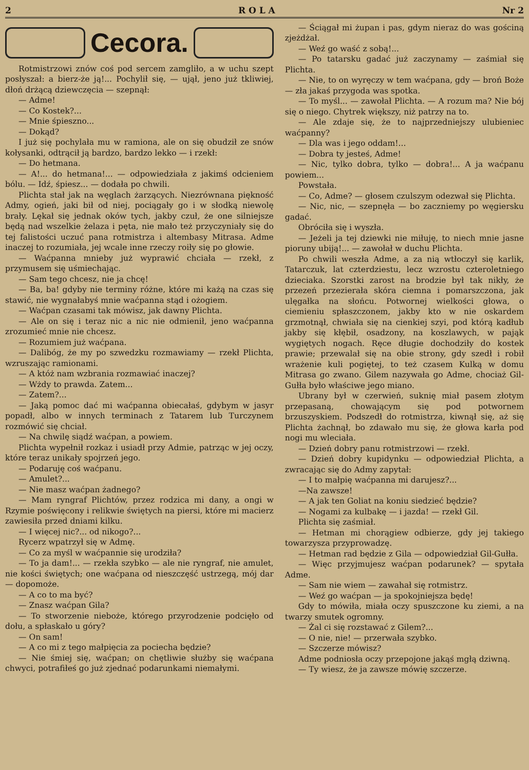2 R O L A Nr 2
Cecora.
Rotmistrzowi znów coś pod sercem zamgliło, a w uchu szept posłyszał: a bierz-że ją!... Pochylił się, — ujął, jeno już tkliwiej, dłoń drżącą dziewczęcia — szepnął:
— Adme!
— Co Kostek?...
— Mnie śpieszno...
— Dokąd?
I już się pochylała mu w ramiona, ale on się obudził ze snów kołysanki, odtrącił ją bardzo, bardzo lekko — i rzekł:
— Do hetmana.
— A!... do hetmana!... — odpowiedziała z jakimś odcieniem bólu. — Idź, śpiesz... — dodała po chwili.
Plichta stał jak na węglach żarzących. Niezrównana piękność Admy, ogień, jaki bił od niej, pociągały go i w słodką niewolę brały. Lękał się jednak oków tych, jakby czuł, że one silniejsze będą nad wszelkie żelaza i pęta, nie mało też przyczyniały się do tej falistości uczuć pana rotmistrza i altembasy Mitrasa. Adme inaczej to rozumiała, jej wcale inne rzeczy roiły się po głowie.
— Waćpanna mnieby już wyprawić chciała — rzekł, z przymusem się uśmiechając.
— Sam tego chcesz, nie ja chcę!
— Ba, ba! gdyby nie terminy różne, które mi każą na czas się stawić, nie wygnałabyś mnie waćpanna stąd i ożogiem.
— Waćpan czasami tak mówisz, jak dawny Plichta.
— Ale on się i teraz nic a nic nie odmienił, jeno waćpanna zrozumieć mnie nie chcesz.
— Rozumiem już waćpana.
— Dalibóg, że my po szwedzku rozmawiamy — rzekł Plichta, wzruszając ramionami.
— A któż nam wzbrania rozmawiać inaczej?
— Wżdy to prawda. Zatem...
— Zatem?...
— Jaką pomoc dać mi waćpanna obiecałaś, gdybym w jasyr popadł, albo w innych terminach z Tatarem lub Turczynem rozmówić się chciał.
— Na chwilę siądź waćpan, a powiem.
Plichta wypełnił rozkaz i usiadł przy Admie, patrząc w jej oczy, które teraz unikały spojrzeń jego.
— Podaruję coś waćpanu.
— Amulet?...
— Nie masz waćpan żadnego?
— Mam ryngraf Plichtów, przez rodzica mi dany, a ongi w Rzymie poświęcony i relikwie świętych na piersi, które mi macierz zawiesiła przed dniami kilku.
— I więcej nic?... od nikogo?...
Rycerz wpatrzył się w Admę.
— Co za myśl w waćpannie się urodziła?
— To ja dam!... — rzekła szybko — ale nie ryngraf, nie amulet, nie kości świętych; one waćpana od nieszczęść ustrzegą, mój dar — dopomoże.
— A co to ma być?
— Znasz waćpan Gila?
— To stworzenie nieboże, którego przyrodzenie podcięło od dołu, a spłaskało u góry?
— On sam!
— A co mi z tego małpięcia za pociecha będzie?
— Nie śmiej się, waćpan; on chętliwie służby się waćpana chwyci, potrafiłeś go już zjednać podarunkami niemałymi.
— Ściągał mi żupan i pas, gdym nieraz do was gościną zjeżdżał.
— Weź go waść z sobą!...
— Po tatarsku gadać już zaczynamy — zaśmiał się Plichta.
— Nie, to on wyręczy w tem waćpana, gdy — broń Boże — zła jakaś przygoda was spotka.
— To myśl... — zawołał Plichta. — A rozum ma? Nie bój się o niego. Chytrek większy, niż patrzy na to.
— Ale zdaje się, że to najprzedniejszy ulubieniec waćpanny?
— Dla was i jego oddam!...
— Dobra ty jesteś, Adme!
— Nic, tylko dobra, tylko — dobra!... A ja waćpanu powiem...
Powstała.
— Co, Adme? — głosem czulszym odezwał się Plichta.
— Nic, nic, — szepnęła — bo zaczniemy po węgiersku gadać.
Obróciła się i wyszła.
— Jeżeli ja tej dziewki nie miłuję, to niech mnie jasne pioruny ubiją!... — zawołał w duchu Plichta.
Po chwili weszła Adme, a za nią wtłoczył się karlik, Tatarczuk, lat czterdziestu, lecz wzrostu czteroletniego dzieciaka. Szorstki zarost na brodzie był tak nikły, że przezeń przezierała skóra ciemna i pomarszczona, jak ulęgałka na słońcu. Potwornej wielkości głowa, o ciemieniu spłaszczonem, jakby kto w nie oskardem grzmotnął, chwiała się na cienkiej szyi, pod którą kadłub jakby się kłębił, osadzony, na koszlawych, w pająk wygiętych nogach. Ręce długie dochodziły do kostek prawie; przewalał się na obie strony, gdy szedł i robił wrażenie kuli pogiętej, to też czasem Kulką w domu Mitrasa go zwano. Gilem nazywała go Adme, chociaż Gil-Gułła było właściwe jego miano.
Ubrany był w czerwień, suknię miał pasem złotym przepasaną, chowającym się pod potwornem brzuszyskiem. Podszedł do rotmistrza, kiwnął się, aż się Plichta żachnął, bo zdawało mu się, że głowa karła pod nogi mu wleciała.
— Dzień dobry panu rotmistrzowi — rzekł.
— Dzień dobry kupidynku — odpowiedział Plichta, a zwracając się do Admy zapytał:
— I to małpię waćpanna mi darujesz?...
—Na zawsze!
— A jak ten Goliat na koniu siedzieć będzie?
— Nogami za kulbakę — i jazda! — rzekł Gil.
Plichta się zaśmiał.
— Hetman mi chorągiew odbierze, gdy jej takiego towarzysza przyprowadzę.
— Hetman rad będzie z Gila — odpowiedział Gil-Gułła.
— Więc przyjmujesz waćpan podarunek? — spytała Adme.
— Sam nie wiem — zawahał się rotmistrz.
— Weź go waćpan — ja spokojniejsza będę!
Gdy to mówiła, miała oczy spuszczone ku ziemi, a na twarzy smutek ogromny.
— Żal ci się rozstawać z Gilem?...
— O nie, nie! — przerwała szybko.
— Szczerze mówisz?
Adme podniosła oczy przepojone jakąś mgłą dziwną.
— Ty wiesz, że ja zawsze mówię szczerze.